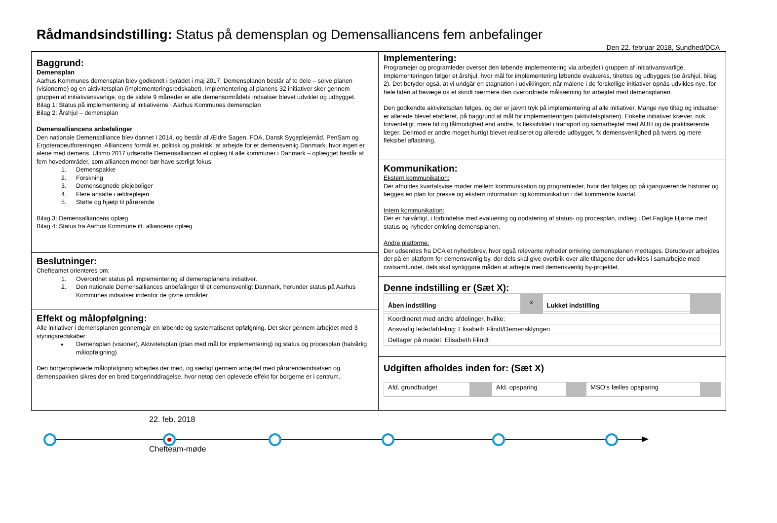Rådmandsindstilling: Status på demensplan og Demensalliancens fem anbefalinger
Den 22. februar 2018, Sundhed/DCA
Baggrund:
Demensplan
Aarhus Kommunes demensplan blev godkendt i byrådet i maj 2017. Demensplanen består af to dele – selve planen (visionerne) og en aktivitetsplan (implementeringsredskabet). Implementering af planens 32 initiativer sker gennem gruppen af initiativansvarlige, og de sidste 9 måneder er alle demensområdets indsatser blevet udviklet og udbygget.
Bilag 1: Status på implementering af initiativerne i Aarhus Kommunes demensplan
Bilag 2: Årshjul – demensplan
Demensalliancens anbefalinger
Den nationale Demensalliance blev dannet i 2014, og består af Ældre Sagen, FOA, Dansk Sygeplejerråd, PenSam og Ergoterapeutforeningen. Alliancens formål er, politisk og praktisk, at arbejde for et demensvenlig Danmark, hvor ingen er alene med demens. Ultimo 2017 udsendte Demensalliancen et oplæg til alle kommuner i Danmark – oplægget består af fem hovedområder, som alliancen mener bør have særligt fokus:
1. Demenspakke
2. Forskning
3. Demensegnede plejeboliger
4. Flere ansatte i ældreplejen
5. Støtte og hjælp til pårørende
Bilag 3: Demensalliancens oplæg
Bilag 4: Status fra Aarhus Kommune ift. alliancens oplæg
Beslutninger:
Chefteamet orienteres om:
1. Overordnet status på implementering af demensplanens initiativer.
2. Den nationale Demensalliances anbefalinger til et demensvenligt Danmark, herunder status på Aarhus Kommunes indsatser indenfor de givne områder.
Effekt og målopfølgning:
Alle initiativer i demensplanen gennemgår en løbende og systematiseret opfølgning. Det sker gennem arbejdet med 3 styringsredskaber:
Demensplan (visioner), Aktivitetsplan (plan med mål for implementering) og status og procesplan (halvårlig målopfølgning)
Den borgeroplevede målopfølgning arbejdes der med, og særligt gennem arbejdet med pårørendeindsatsen og demenspakken sikres der en bred borgerinddragelse, hvor netop den oplevede effekt for borgerne er i centrum.
Implementering:
Programejer og programleder overser den løbende implementering via arbejdet i gruppen af initiativansvarlige. Implementeringen følger et årshjul, hvor mål for implementering løbende evalueres, tilrettes og udbygges (se årshjul, bilag 2). Det betyder også, at vi undgår en stagnation i udviklingen; når målene i de forskellige initiativer opnås udvikles nye, for hele tiden at bevæge os et skridt nærmere den overordnede målsætning for arbejdet med demensplanen.
Den godkendte aktivitetsplan følges, og der er jævnt tryk på implementering af alle initiativer. Mange nye tiltag og indsatser er allerede blevet etableret, på baggrund af mål for implementeringen (aktivitetsplanen). Enkelte initiativer kræver, nok forventeligt, mere tid og tålmodighed end andre, fx fleksibilitet i transport og samarbejdet med AUH og de praktiserende læger. Derimod er andre meget hurtigt blevet realiseret og allerede udbygget, fx demensvenlighed på tværs og mere fleksibel aflastning.
Kommunikation:
Ekstern kommunikation:
Der afholdes kvartalsvise møder mellem kommunikation og programleder, hvor der følges op på igangværende historier og lægges en plan for presse og ekstern information og kommunikation i det kommende kvartal.
Intern kommunikation:
Der er halvårligt, i forbindelse med evaluering og opdatering af status- og procesplan, indlæg i Det Faglige Hjørne med status og nyheder omkring demensplanen.
Andre platforme:
Der udsendes fra DCA et nyhedsbrev, hvor også relevante nyheder omkring demensplanen medtages. Derudover arbejdes der på en platform for demensvenlig by, der dels skal give overblik over alle tiltagene der udvikles i samarbejde med civilsamfundet, dels skal synliggøre måden at arbejde med demensvenlig by-projektet.
Denne indstilling er (Sæt X):
| Åben indstilling | x | Lukket indstilling | |
| Koordineret med andre afdelinger, hvilke: | | | |
| Ansvarlig leder/afdeling: Elisabeth Flindt/Demensklyngen | | | |
| Deltager på mødet: Elisabeth Flindt | | | |
Udgiften afholdes inden for: (Sæt X)
| Afd. grundbudget | | Afd. opsparing | | MSO’s fælles opsparing | |
22. feb. 2018
Chefteam-møde